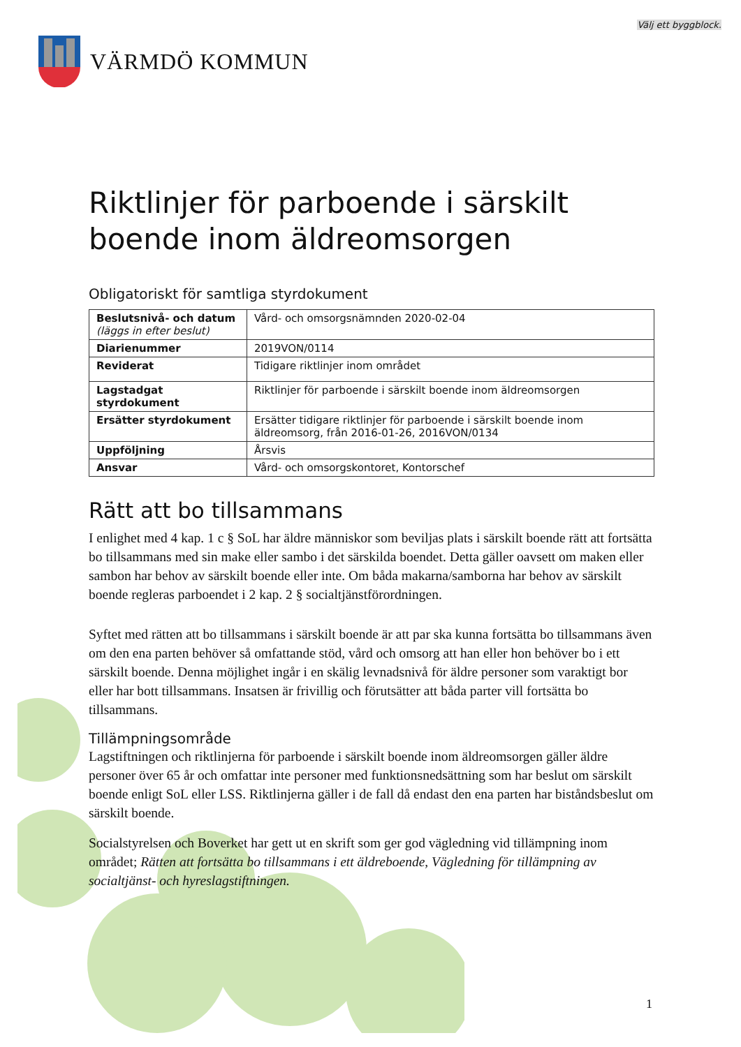Välj ett byggblock.
VÄRMDÖ KOMMUN
Riktlinjer för parboende i särskilt boende inom äldreomsorgen
Obligatoriskt för samtliga styrdokument
| Beslutsnivå- och datum (läggs in efter beslut) | Vård- och omsorgsnämnden 2020-02-04 |
| Diarienummer | 2019VON/0114 |
| Reviderat | Tidigare riktlinjer inom området |
| Lagstadgat styrdokument | Riktlinjer för parboende i särskilt boende inom äldreomsorgen |
| Ersätter styrdokument | Ersätter tidigare riktlinjer för parboende i särskilt boende inom äldreomsorg, från 2016-01-26, 2016VON/0134 |
| Uppföljning | Årsvis |
| Ansvar | Vård- och omsorgskontoret, Kontorschef |
Rätt att bo tillsammans
I enlighet med 4 kap. 1 c § SoL har äldre människor som beviljas plats i särskilt boende rätt att fortsätta bo tillsammans med sin make eller sambo i det särskilda boendet. Detta gäller oavsett om maken eller sambon har behov av särskilt boende eller inte. Om båda makarna/samborna har behov av särskilt boende regleras parboendet i 2 kap. 2 § socialtjänstförordningen.
Syftet med rätten att bo tillsammans i särskilt boende är att par ska kunna fortsätta bo tillsammans även om den ena parten behöver så omfattande stöd, vård och omsorg att han eller hon behöver bo i ett särskilt boende. Denna möjlighet ingår i en skälig levnadsnivå för äldre personer som varaktigt bor eller har bott tillsammans. Insatsen är frivillig och förutsätter att båda parter vill fortsätta bo tillsammans.
Tillämpningsområde
Lagstiftningen och riktlinjerna för parboende i särskilt boende inom äldreomsorgen gäller äldre personer över 65 år och omfattar inte personer med funktionsnedsättning som har beslut om särskilt boende enligt SoL eller LSS. Riktlinjerna gäller i de fall då endast den ena parten har biståndsbeslut om särskilt boende.
Socialstyrelsen och Boverket har gett ut en skrift som ger god vägledning vid tillämpning inom området; Rätten att fortsätta bo tillsammans i ett äldreboende, Vägledning för tillämpning av socialtjänst- och hyreslagstiftningen.
1